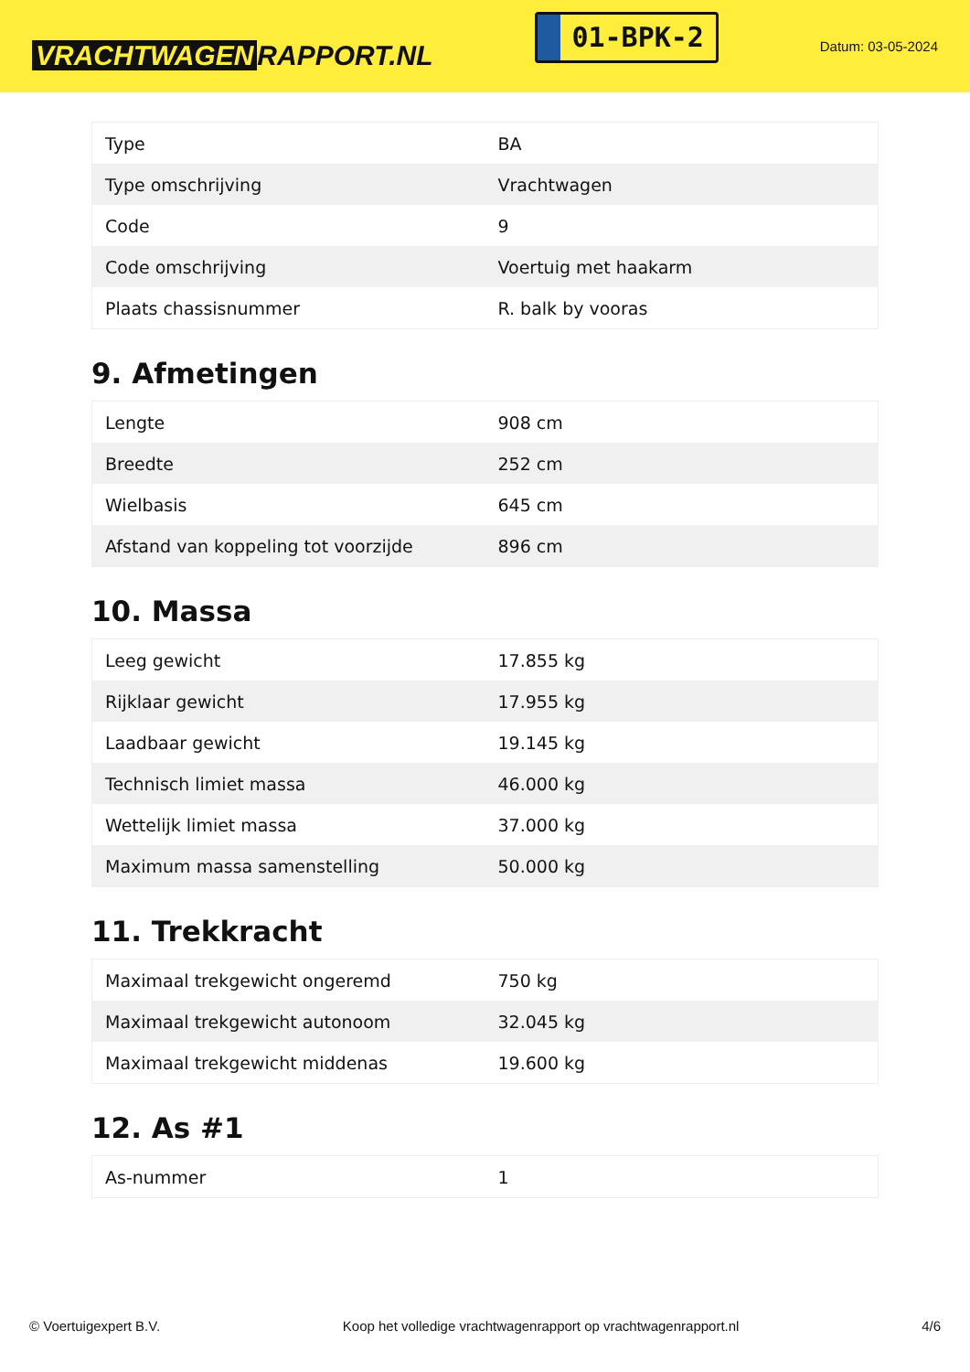VRACHTWAGEN RAPPORT.NL
01-BPK-2
Datum: 03-05-2024
| Type | BA |
| Type omschrijving | Vrachtwagen |
| Code | 9 |
| Code omschrijving | Voertuig met haakarm |
| Plaats chassisnummer | R. balk by vooras |
9. Afmetingen
| Lengte | 908 cm |
| Breedte | 252 cm |
| Wielbasis | 645 cm |
| Afstand van koppeling tot voorzijde | 896 cm |
10. Massa
| Leeg gewicht | 17.855 kg |
| Rijklaar gewicht | 17.955 kg |
| Laadbaar gewicht | 19.145 kg |
| Technisch limiet massa | 46.000 kg |
| Wettelijk limiet massa | 37.000 kg |
| Maximum massa samenstelling | 50.000 kg |
11. Trekkracht
| Maximaal trekgewicht ongeremd | 750 kg |
| Maximaal trekgewicht autonoom | 32.045 kg |
| Maximaal trekgewicht middenas | 19.600 kg |
12. As #1
| As-nummer | 1 |
© Voertuigexpert B.V. Koop het volledige vrachtwagenrapport op vrachtwagenrapport.nl 4/6